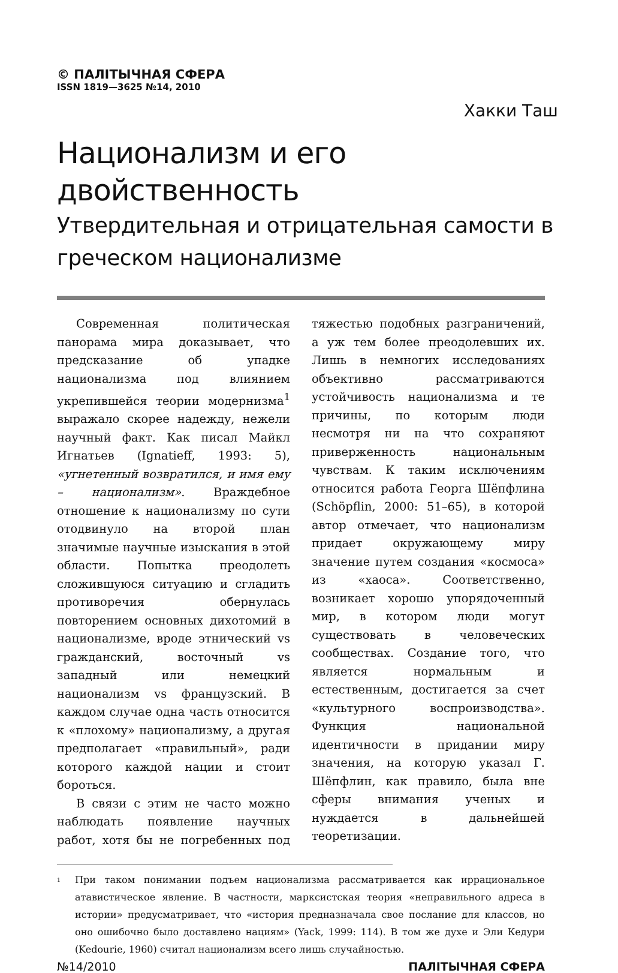© ПАЛІТЫЧНАЯ СФЕРА
ISSN 1819—3625 №14, 2010
Хакки Таш
Национализм и его двойственность
Утвердительная и отрицательная самости в греческом национализме
Современная политическая панорама мира доказывает, что предсказание об упадке национализма под влиянием укрепившейся теории модернизма<sup>1</sup> выражало скорее надежду, нежели научный факт. Как писал Майкл Игнатьев (Ignatieff, 1993: 5), «угнетенный возвратился, и имя ему – национализм». Враждебное отношение к национализму по сути отодвинуло на второй план значимые научные изыскания в этой области. Попытка преодолеть сложившуюся ситуацию и сгладить противоречия обернулась повторением основных дихотомий в национализме, вроде этнический vs гражданский, восточный vs западный или немецкий национализм vs французский. В каждом случае одна часть относится к «плохому» национализму, а другая предполагает «правильный», ради которого каждой нации и стоит бороться.
В связи с этим не часто можно наблюдать появление научных работ, хотя бы не погребенных под тяжестью подобных разграничений, а уж тем более преодолевших их. Лишь в немногих исследованиях объективно рассматриваются устойчивость национализма и те причины, по которым люди несмотря ни на что сохраняют приверженность национальным чувствам. К таким исключениям относится работа Георга Шёпфлина (Schöpflin, 2000: 51–65), в которой автор отмечает, что национализм придает окружающему миру значение путем создания «космоса» из «хаоса». Соответственно, возникает хорошо упорядоченный мир, в котором люди могут существовать в человеческих сообществах. Создание того, что является нормальным и естественным, достигается за счет «культурного воспроизводства». Функция национальной идентичности в придании миру значения, на которую указал Г. Шёпфлин, как правило, была вне сферы внимания ученых и нуждается в дальнейшей теоретизации.
<sup>1</sup>
При таком понимании подъем национализма рассматривается как иррациональное атавистическое явление. В частности, марксистская теория «неправильного адреса в истории» предусматривает, что «история предназначала свое послание для классов, но оно ошибочно было доставлено нациям» (Yack, 1999: 114). В том же духе и Эли Кедури (Kedourie, 1960) считал национализм всего лишь случайностью.
№14/2010 ПАЛІТЫЧНАЯ СФЕРА